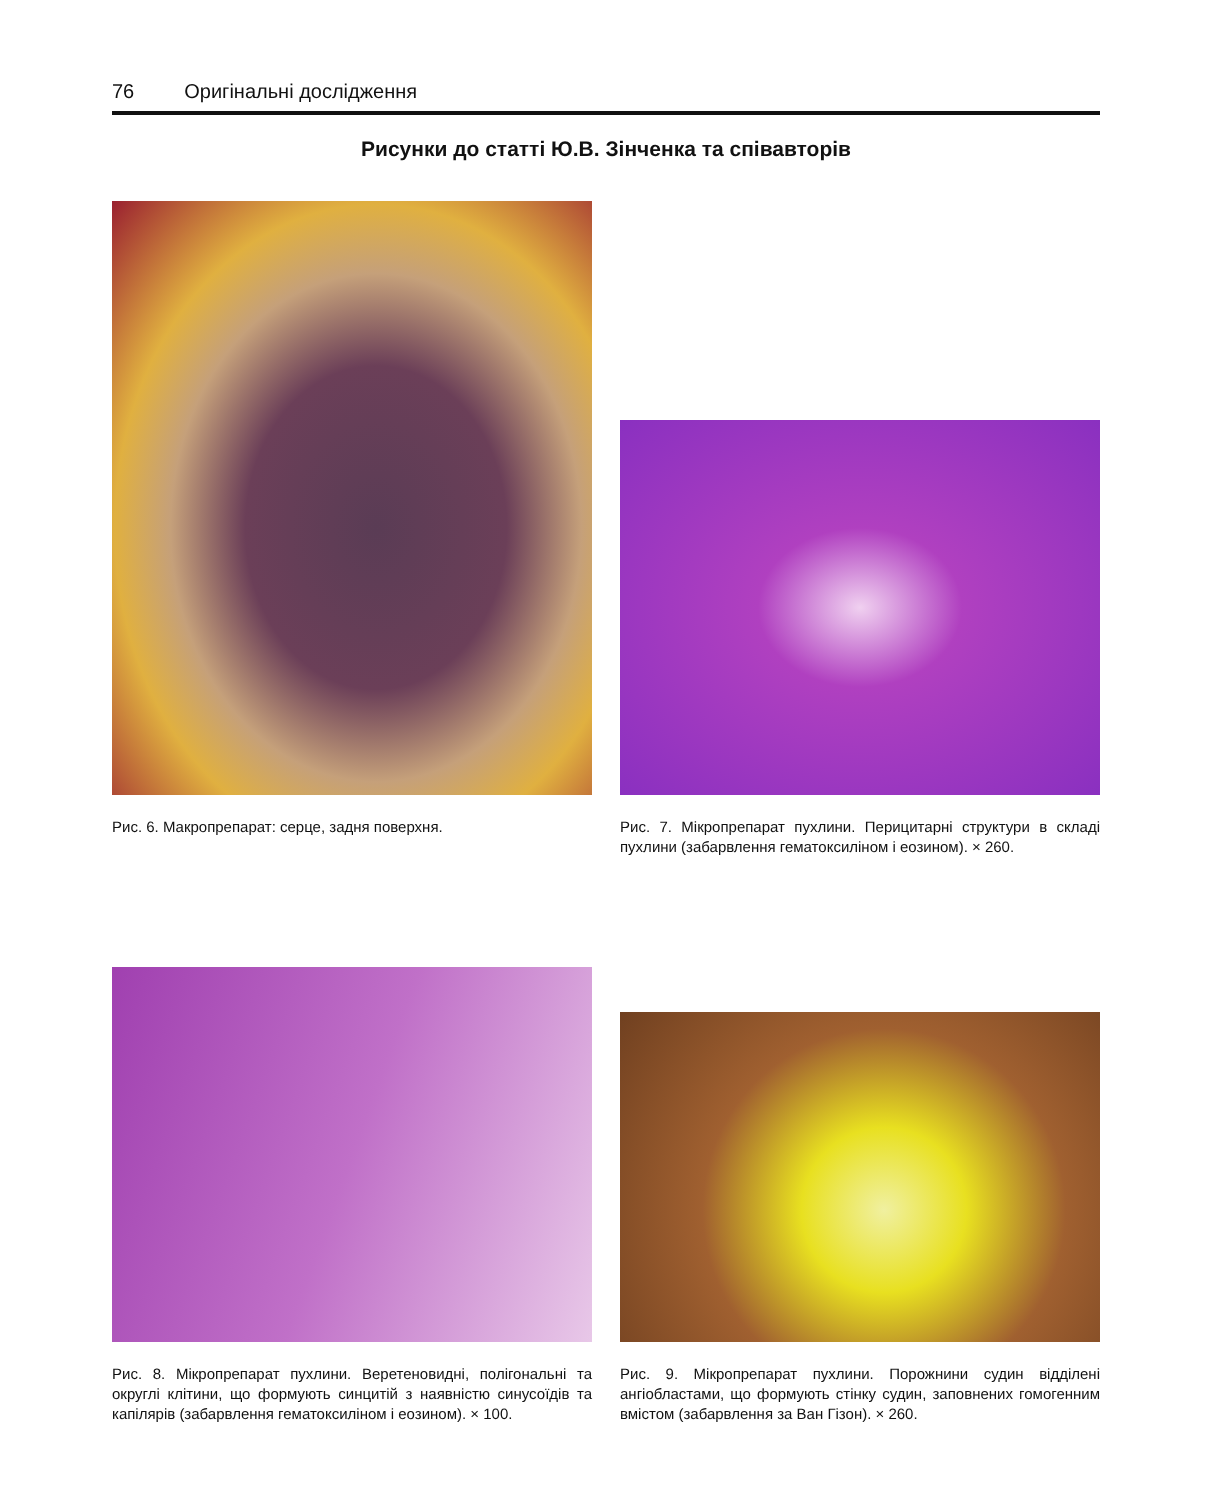76 Оригінальні дослідження
Рисунки до статті Ю.В. Зінченка та співавторів
Рис. 6. Макропрепарат: серце, задня поверхня. Рис. 7. Мікропрепарат пухлини. Перицитарні структури в складі пухлини (забарвлення гематоксиліном і еозином). × 260.
Рис. 8. Мікропрепарат пухлини. Веретеновидні, полігональні та округлі клітини, що формують синцитій з наявністю синусоїдів та капілярів (забарвлення гематоксиліном і еозином). × 100.
Рис. 9. Мікропрепарат пухлини. Порожнини судин відділені ангіобластами, що формують стінку судин, заповнених гомогенним вмістом (забарвлення за Ван Гізон). × 260.